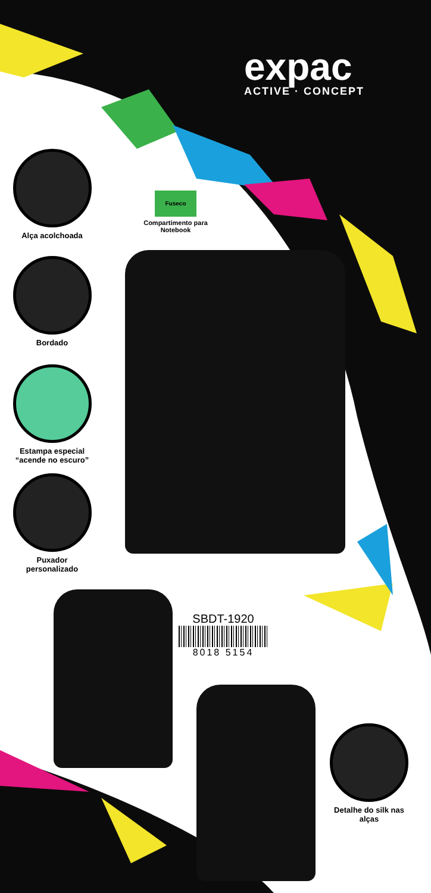expac
ACTIVE · CONCEPT
Alça acolchoada
Bordado
Estampa especial
“acende no escuro”
Puxador
personalizado
Fuseco
Compartimento para Notebook
SBDT-1920
8018 5154
Detalhe do silk nas alças